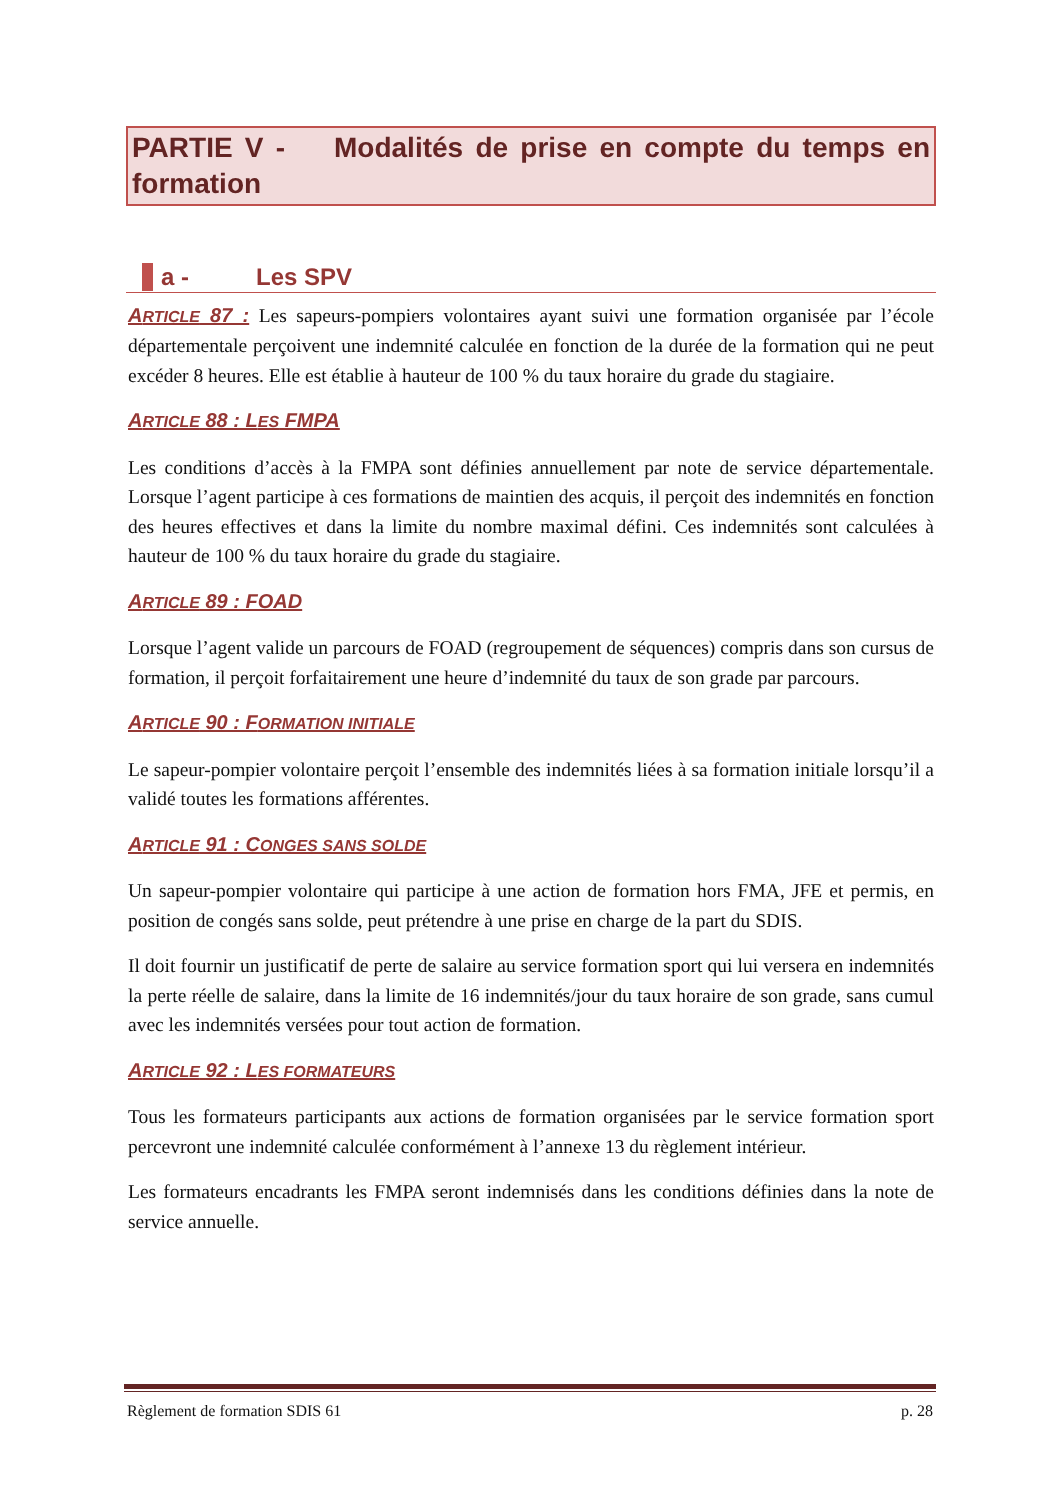PARTIE V - Modalités de prise en compte du temps en formation
a - Les SPV
ARTICLE 87 : Les sapeurs-pompiers volontaires ayant suivi une formation organisée par l’école départementale perçoivent une indemnité calculée en fonction de la durée de la formation qui ne peut excéder 8 heures. Elle est établie à hauteur de 100 % du taux horaire du grade du stagiaire.
ARTICLE 88 : LES FMPA
Les conditions d’accès à la FMPA sont définies annuellement par note de service départementale. Lorsque l’agent participe à ces formations de maintien des acquis, il perçoit des indemnités en fonction des heures effectives et dans la limite du nombre maximal défini. Ces indemnités sont calculées à hauteur de 100 % du taux horaire du grade du stagiaire.
ARTICLE 89 : FOAD
Lorsque l’agent valide un parcours de FOAD (regroupement de séquences) compris dans son cursus de formation, il perçoit forfaitairement une heure d’indemnité du taux de son grade par parcours.
ARTICLE 90 : FORMATION INITIALE
Le sapeur-pompier volontaire perçoit l’ensemble des indemnités liées à sa formation initiale lorsqu’il a validé toutes les formations afférentes.
ARTICLE 91 : CONGES SANS SOLDE
Un sapeur-pompier volontaire qui participe à une action de formation hors FMA, JFE et permis, en position de congés sans solde, peut prétendre à une prise en charge de la part du SDIS.
Il doit fournir un justificatif de perte de salaire au service formation sport qui lui versera en indemnités la perte réelle de salaire, dans la limite de 16 indemnités/jour du taux horaire de son grade, sans cumul avec les indemnités versées pour tout action de formation.
ARTICLE 92 : LES FORMATEURS
Tous les formateurs participants aux actions de formation organisées par le service formation sport percevront une indemnité calculée conformément à l’annexe 13 du règlement intérieur.
Les formateurs encadrants les FMPA seront indemnisés dans les conditions définies dans la note de service annuelle.
Règlement de formation SDIS 61 p. 28